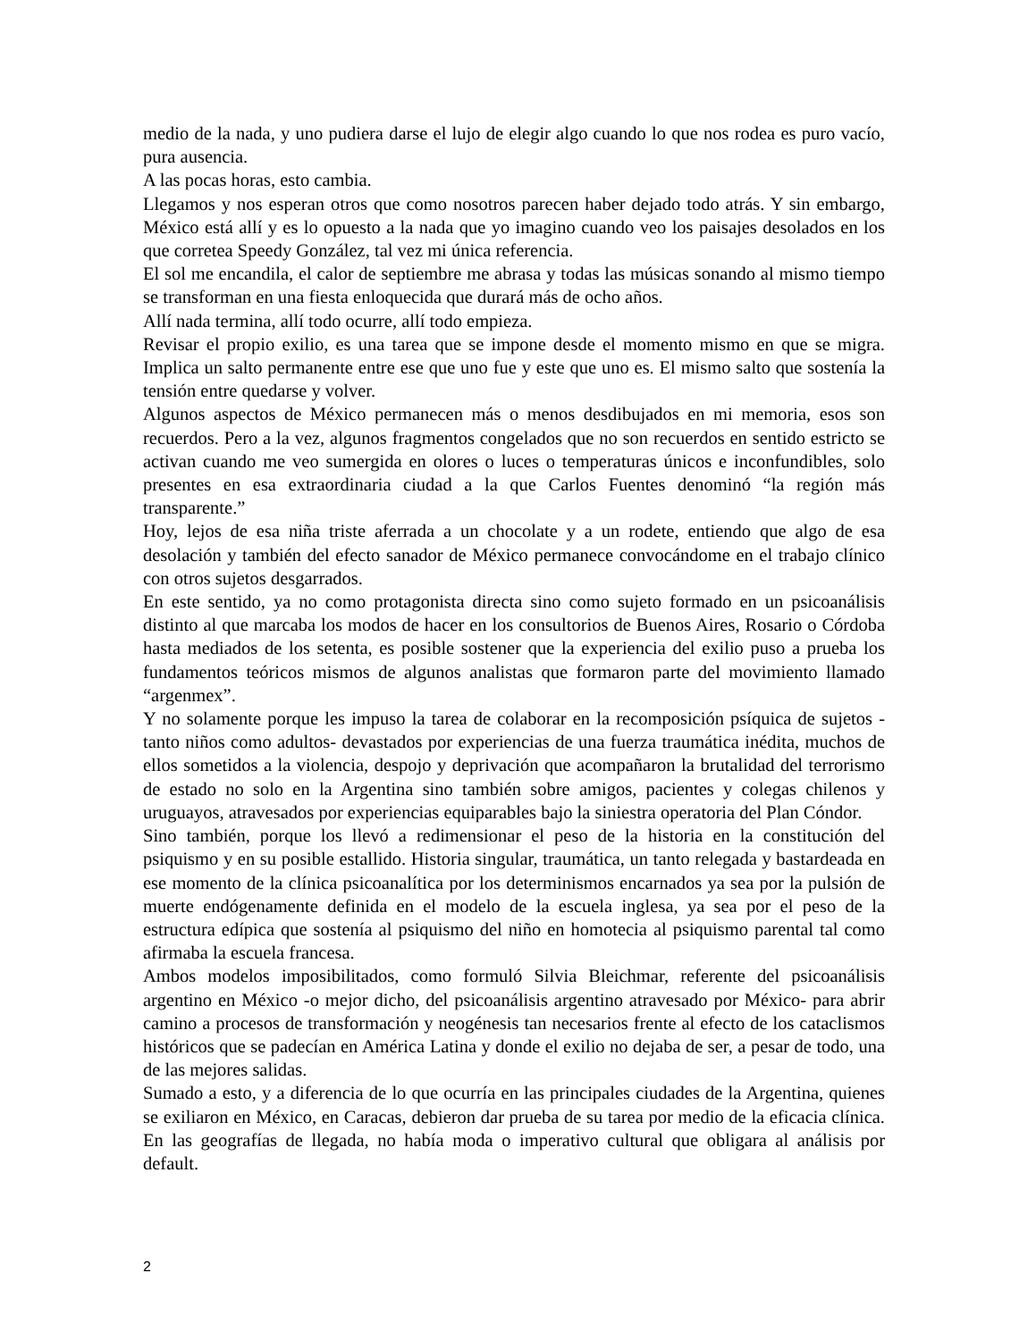medio de la nada, y uno pudiera darse el lujo de elegir algo cuando lo que nos rodea es puro vacío, pura ausencia.
A las pocas horas, esto cambia.
Llegamos y nos esperan otros que como nosotros parecen haber dejado todo atrás. Y sin embargo, México está allí y es lo opuesto a la nada que yo imagino cuando veo los paisajes desolados en los que corretea Speedy González, tal vez mi única referencia.
El sol me encandila, el calor de septiembre me abrasa y todas las músicas sonando al mismo tiempo se transforman en una fiesta enloquecida que durará más de ocho años.
Allí nada termina, allí todo ocurre, allí todo empieza.
Revisar el propio exilio, es una tarea que se impone desde el momento mismo en que se migra. Implica un salto permanente entre ese que uno fue y este que uno es. El mismo salto que sostenía la tensión entre quedarse y volver.
Algunos aspectos de México permanecen más o menos desdibujados en mi memoria, esos son recuerdos. Pero a la vez, algunos fragmentos congelados que no son recuerdos en sentido estricto se activan cuando me veo sumergida en olores o luces o temperaturas únicos e inconfundibles, solo presentes en esa extraordinaria ciudad a la que Carlos Fuentes denominó “la región más transparente.”
Hoy, lejos de esa niña triste aferrada a un chocolate y a un rodete, entiendo que algo de esa desolación y también del efecto sanador de México permanece convocándome en el trabajo clínico con otros sujetos desgarrados.
En este sentido, ya no como protagonista directa sino como sujeto formado en un psicoanálisis distinto al que marcaba los modos de hacer en los consultorios de Buenos Aires, Rosario o Córdoba hasta mediados de los setenta, es posible sostener que la experiencia del exilio puso a prueba los fundamentos teóricos mismos de algunos analistas que formaron parte del movimiento llamado “argenmex”.
Y no solamente porque les impuso la tarea de colaborar en la recomposición psíquica de sujetos -tanto niños como adultos- devastados por experiencias de una fuerza traumática inédita, muchos de ellos sometidos a la violencia, despojo y deprivación que acompañaron la brutalidad del terrorismo de estado no solo en la Argentina sino también sobre amigos, pacientes y colegas chilenos y uruguayos, atravesados por experiencias equiparables bajo la siniestra operatoria del Plan Cóndor.
Sino también, porque los llevó a redimensionar el peso de la historia en la constitución del psiquismo y en su posible estallido. Historia singular, traumática, un tanto relegada y bastardeada en ese momento de la clínica psicoanalítica por los determinismos encarnados ya sea por la pulsión de muerte endógenamente definida en el modelo de la escuela inglesa, ya sea por el peso de la estructura edípica que sostenía al psiquismo del niño en homotecia al psiquismo parental tal como afirmaba la escuela francesa.
Ambos modelos imposibilitados, como formuló Silvia Bleichmar, referente del psicoanálisis argentino en México -o mejor dicho, del psicoanálisis argentino atravesado por México- para abrir camino a procesos de transformación y neogénesis tan necesarios frente al efecto de los cataclismos históricos que se padecían en América Latina y donde el exilio no dejaba de ser, a pesar de todo, una de las mejores salidas.
Sumado a esto, y a diferencia de lo que ocurría en las principales ciudades de la Argentina, quienes se exiliaron en México, en Caracas, debieron dar prueba de su tarea por medio de la eficacia clínica. En las geografías de llegada, no había moda o imperativo cultural que obligara al análisis por default.
2